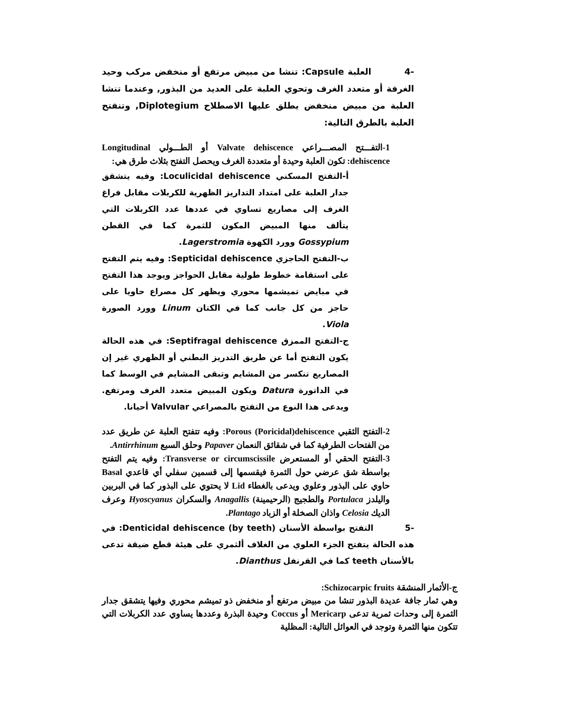-4 العلبة Capsule: تنشا من مبيض مرتفع أو منخفض مركب وحيد الغرفة أو متعدد الغرف وتحوي العلبة على العديد من البذور, وعندما تنشا العلبة من مبيض منخفض يطلق عليها الاصطلاح Diplotegium, وتنفتح العلبة بالطرق التالية:
1-التفـــتح المصـــراعي Valvate dehiscence أو الطـــولي Longitudinal dehiscence: تكون العلبة وحيدة أو متعددة الغرف ويحصل التفتح بثلاث طرق هي:
أ-التفتح المسكني Loculicidal dehiscence: وفيه يتشقق جدار العلبة على امتداد التداريز الظهرية للكربلات مقابل فراغ الغرف إلى مصاريع تساوي في عددها عدد الكربلات التي يتألف منها المبيض المكون للثمرة كما في القطن Gossypium وورد الكهوة Lagerstromia.
ب-التفتح الحاجزي Septicidal dehiscence: وفيه يتم التفتح على استقامة خطوط طولية مقابل الحواجز ويوجد هذا التفتح في مبايض تميشمها محوري ويظهر كل مصراع حاويا على حاجز من كل جانب كما في الكتان Linum وورد الصورة Viola.
ج-التفتح الممزق Septifragal dehiscence: في هذه الحالة يكون التفتح أما عن طريق التدريز البطني أو الظهري غير إن المصاريع تنكسر من المشايم وتبقى المشايم في الوسط كما في الداتورة Datura ويكون المبيض متعدد الغرف ومرتفع. ويدعى هذا النوع من التفتح بالمصراعي Valvular أحيانا.
2-التفتح الثقبي Porous (Poricidal)dehiscence: وفيه تتفتح العلبة عن طريق عدد من الفتحات الطرفية كما في شقائق النعمان Papaver وحلق السبع Antirrhinum.
3-التفتح الحقي أو المستعرض Transverse or circumscissile: وفيه يتم التفتح بواسطة شق عرضي حول الثمرة فيقسمها إلى قسمين سفلي أي قاعدي Basal حاوي على البذور وعلوي ويدعى بالغطاء Lid لا يحتوي على البذور كما في البربين واليلدز Portulaca والطجيج (الرحيمينة) Anagallis والسكران Hyoscyanus وعرف الديك Celosia واذان الصخلة أو الزباد Plantago.
-5 التفتح بواسطة الأسنان Denticidal dehiscence (by teeth): في هذه الحالة يتفتح الجزء العلوي من الغلاف ألثمري على هيئة قطع ضيقة تدعى بالأسنان teeth كما في القرنفل Dianthus.
ج-الأثمار المنشقة Schizocarpic fruits:
وهي ثمار جافة عديدة البذور تنشا من مبيض مرتفع أو منخفض ذو تميشم محوري وفيها يتشقق جدار الثمرة إلى وحدات ثمرية تدعى Mericarp أو Coccus وحيدة البذرة وعددها يساوي عدد الكربلات التي تتكون منها الثمرة وتوجد في العوائل التالية: المظلية